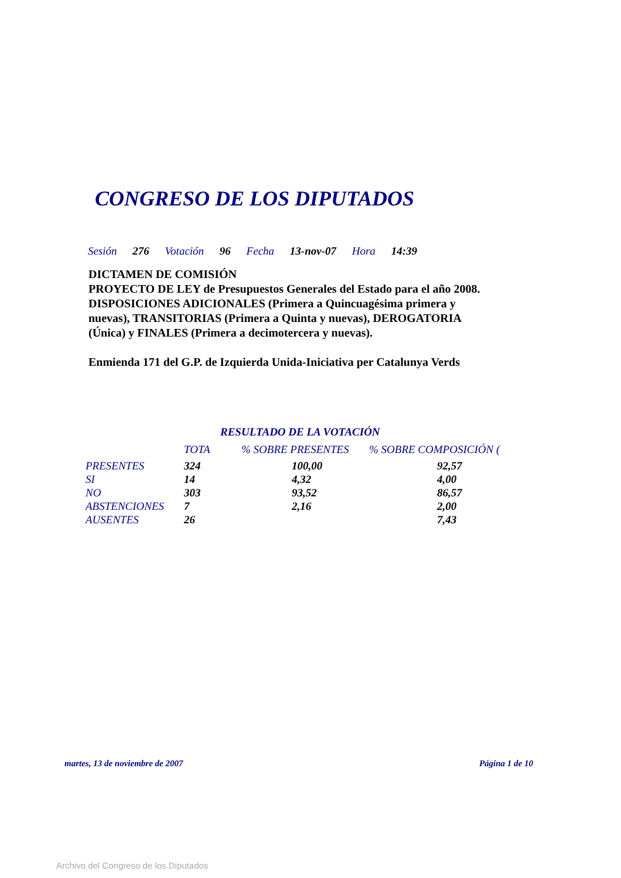CONGRESO DE LOS DIPUTADOS
Sesión 276 Votación 96 Fecha 13-nov-07 Hora 14:39
DICTAMEN DE COMISIÓN
PROYECTO DE LEY de Presupuestos Generales del Estado para el año 2008.
DISPOSICIONES ADICIONALES (Primera a Quincuagésima primera y nuevas), TRANSITORIAS (Primera a Quinta y nuevas), DEROGATORIA (Única) y FINALES (Primera a decimotercera y nuevas).
Enmienda 171 del G.P. de Izquierda Unida-Iniciativa per Catalunya Verds
RESULTADO DE LA VOTACIÓN
| | TOTA | % SOBRE PRESENTES | % SOBRE COMPOSICIÓN ( |
| --- | --- | --- | --- |
| PRESENTES | 324 | 100,00 | 92,57 |
| SI | 14 | 4,32 | 4,00 |
| NO | 303 | 93,52 | 86,57 |
| ABSTENCIONES | 7 | 2,16 | 2,00 |
| AUSENTES | 26 | | 7,43 |
martes, 13 de noviembre de 2007 Página 1 de 10
Archivo del Congreso de los Diputados